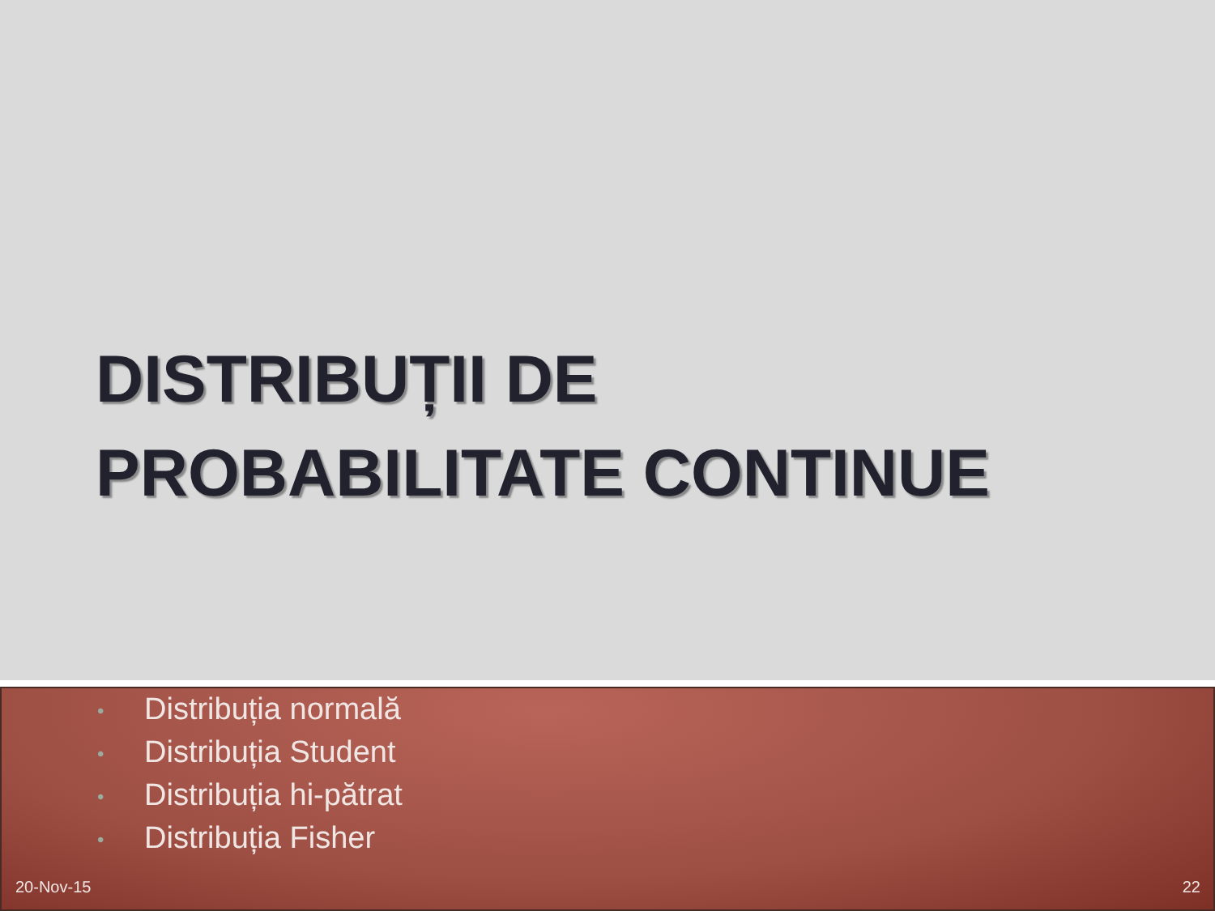DISTRIBUȚII DE
PROBABILITATE CONTINUE
• Distribuția normală
• Distribuția Student
• Distribuția hi-pătrat
• Distribuția Fisher
20-Nov-15 22